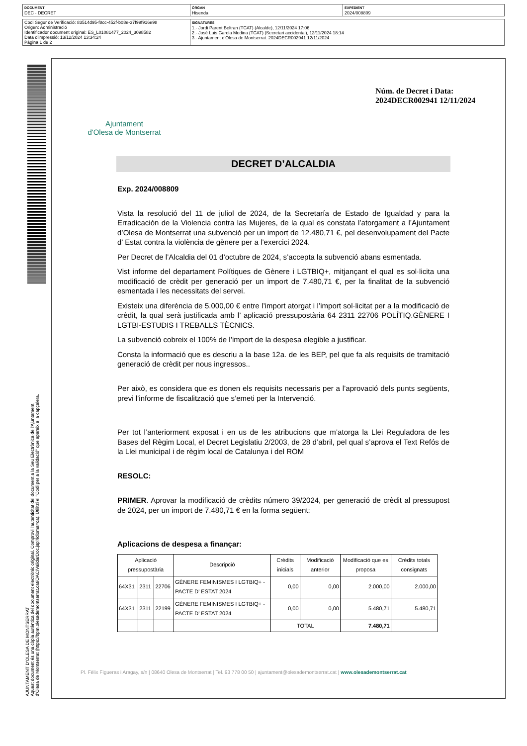| DOCUMENT DEC - DECRET | ÒRGAN Hisenda | EXPEDIENT 2024/008809 |
| Codi Segur de Verificació: 83514d95-f8cc-452f-b08e-37f99f916e98 Origen: Administració Identificador document original: ES_L01081477_2024_3098582 Data d'impressió: 13/12/2024 13:34:24 Pàgina 1 de 2 | SIGNATURES 1.- Jordi Parent Beltran (TCAT) (Alcalde), 12/11/2024 17:06 2.- José Luis García Medina (TCAT) (Secretari accidental), 12/11/2024 18:14 3.- Ajuntament d'Olesa de Montserrat. 2024DECR002941 12/11/2024 |
AJUNTAMENT D'OLESA DE MONTSERRAT
Aquest document és una còpia autèntica del document electrònic original. Comprovi l'autenticitat del document a la Seu Electrònica de l'Ajuntament d'Olesa de Montserrat (https://bpm.olesademontserrat.cat/OAC/ValidarDoc.jsp?idioma=ca). Utilitzi el "Codi per a la validació" que apareix a la capçalera.
Ajuntament
d'Olesa de Montserrat
Núm. de Decret i Data:
2024DECR002941 12/11/2024
DECRET D’ALCALDIA
Exp. 2024/008809
Vista la resolució del 11 de juliol de 2024, de la Secretaría de Estado de Igualdad y para la Erradicación de la Violencia contra las Mujeres, de la qual es constata l’atorgament a l’Ajuntament d’Olesa de Montserrat una subvenció per un import de 12.480,71 €, pel desenvolupament del Pacte d’ Estat contra la violència de gènere per a l’exercici 2024.
Per Decret de l’Alcaldia del 01 d’octubre de 2024, s’accepta la subvenció abans esmentada.
Vist informe del departament Polítiques de Gènere i LGTBIQ+, mitjançant el qual es sol·licita una modificació de crèdit per generació per un import de 7.480,71 €, per la finalitat de la subvenció esmentada i les necessitats del servei.
Existeix una diferència de 5.000,00 € entre l’import atorgat i l’import sol·licitat per a la modificació de crèdit, la qual serà justificada amb l’ aplicació pressupostària 64 2311 22706 POLÍTIQ.GÈNERE I LGTBI-ESTUDIS I TREBALLS TÈCNICS.
La subvenció cobreix el 100% de l’import de la despesa elegible a justificar.
Consta la informació que es descriu a la base 12a. de les BEP, pel que fa als requisits de tramitació generació de crèdit per nous ingressos..
Per això, es considera que es donen els requisits necessaris per a l’aprovació dels punts següents, previ l’informe de fiscalització que s’emeti per la Intervenció.
Per tot l’anteriorment exposat i en us de les atribucions que m’atorga la Llei Reguladora de les Bases del Règim Local, el Decret Legislatiu 2/2003, de 28 d’abril, pel qual s’aprova el Text Refós de la Llei municipal i de règim local de Catalunya i del ROM
RESOLC:
PRIMER. Aprovar la modificació de crèdits número 39/2024, per generació de crèdit al pressupost de 2024, per un import de 7.480,71 € en la forma següent:
Aplicacions de despesa a finançar:
| Aplicació pressupostària | | | Descripció | Crèdits inicials | Modificació anterior | Modificació que es proposa | Crèdits totals consignats |
| --- | --- | --- | --- | --- | --- | --- | --- |
| 64X31 | 2311 | 22706 | GÈNERE FEMINISMES I LGTBIQ+ - PACTE D' ESTAT 2024 | 0,00 | 0,00 | 2.000,00 | 2.000,00 |
| 64X31 | 2311 | 22199 | GÈNERE FEMINISMES I LGTBIQ+ - PACTE D' ESTAT 2024 | 0,00 | 0,00 | 5.480,71 | 5.480,71 |
| | | | | TOTAL | | 7.480,71 | |
Pl. Fèlix Figueras i Aragay, s/n | 08640 Olesa de Montserrat | Tel. 93 778 00 50 | ajuntament@olesademontserrat.cat | www.olesademontserrat.cat